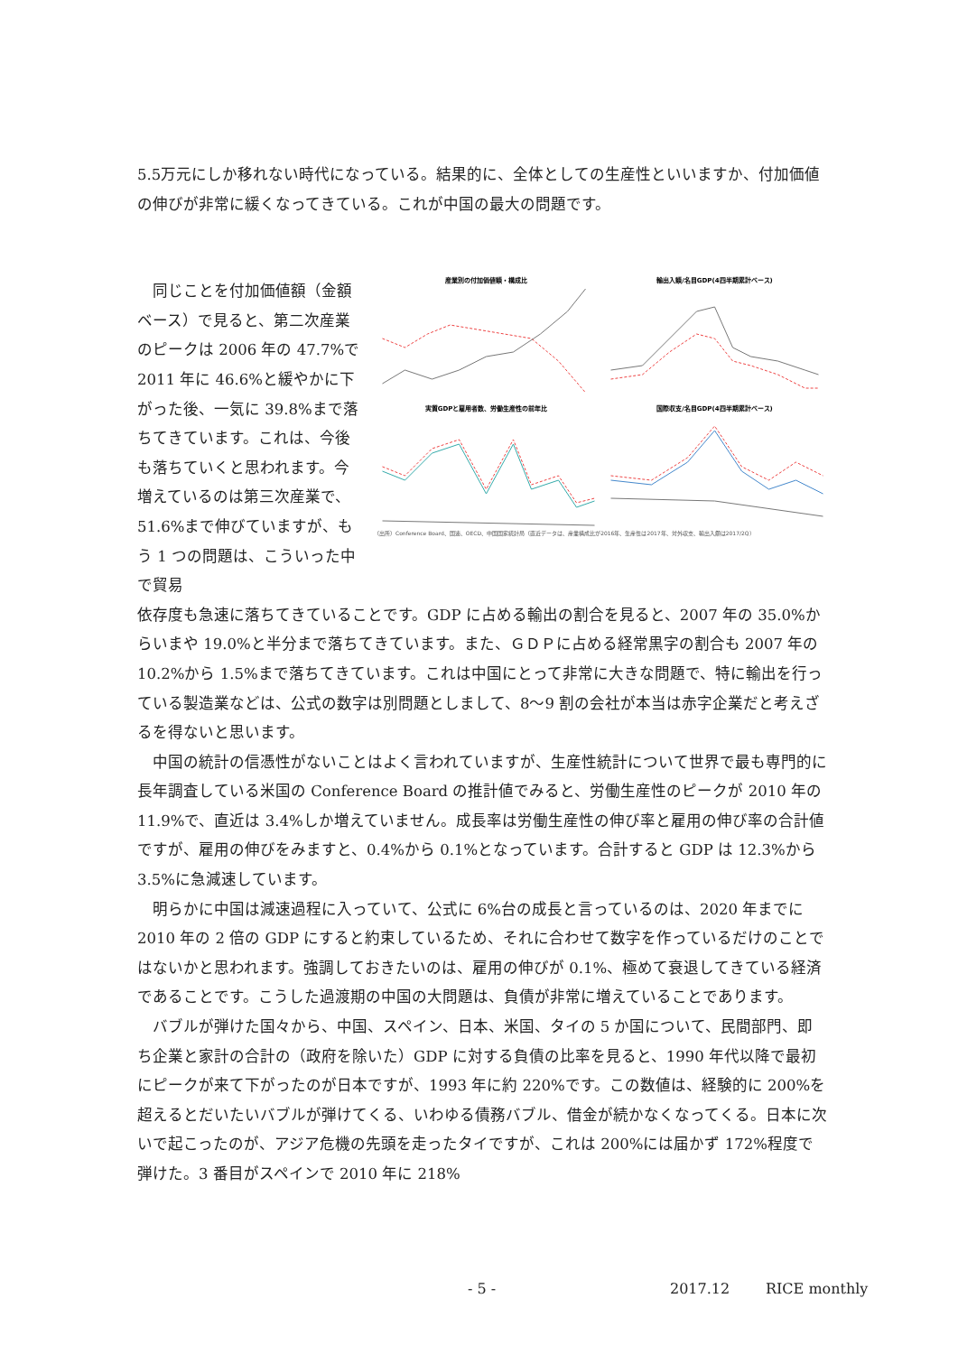5.5万元にしか移れない時代になっている。結果的に、全体としての生産性といいますか、付加価値の伸びが非常に緩くなってきている。これが中国の最大の問題です。
同じことを付加価値額（金額ベース）で見ると、第二次産業のピークは 2006 年の 47.7%で 2011 年に 46.6%と緩やかに下がった後、一気に 39.8%まで落ちてきています。これは、今後も落ちていくと思われます。今増えているのは第三次産業で、51.6%まで伸びていますが、もう 1 つの問題は、こういった中で貿易
産業別の付加価値額・構成比
輸出入額/名目GDP(4四半期累計ベース)
実質GDPと雇用者数、労働生産性の前年比
国際収支/名目GDP(4四半期累計ベース)
（出所）Conference Board、国連、OECD、中国国家統計局（直近データは、産業構成比が2016年、生産性は2017年、対外収支、輸出入額は2017/2Q）
依存度も急速に落ちてきていることです。GDP に占める輸出の割合を見ると、2007 年の 35.0%からいまや 19.0%と半分まで落ちてきています。また、ＧＤＰに占める経常黒字の割合も 2007 年の 10.2%から 1.5%まで落ちてきています。これは中国にとって非常に大きな問題で、特に輸出を行っている製造業などは、公式の数字は別問題としまして、8～9 割の会社が本当は赤字企業だと考えざるを得ないと思います。
中国の統計の信憑性がないことはよく言われていますが、生産性統計について世界で最も専門的に長年調査している米国の Conference Board の推計値でみると、労働生産性のピークが 2010 年の 11.9%で、直近は 3.4%しか増えていません。成長率は労働生産性の伸び率と雇用の伸び率の合計値ですが、雇用の伸びをみますと、0.4%から 0.1%となっています。合計すると GDP は 12.3%から 3.5%に急減速しています。
明らかに中国は減速過程に入っていて、公式に 6%台の成長と言っているのは、2020 年までに 2010 年の 2 倍の GDP にすると約束しているため、それに合わせて数字を作っているだけのことではないかと思われます。強調しておきたいのは、雇用の伸びが 0.1%、極めて衰退してきている経済であることです。こうした過渡期の中国の大問題は、負債が非常に増えていることであります。
バブルが弾けた国々から、中国、スペイン、日本、米国、タイの 5 か国について、民間部門、即ち企業と家計の合計の（政府を除いた）GDP に対する負債の比率を見ると、1990 年代以降で最初にピークが来て下がったのが日本ですが、1993 年に約 220%です。この数値は、経験的に 200%を超えるとだいたいバブルが弾けてくる、いわゆる債務バブル、借金が続かなくなってくる。日本に次いで起こったのが、アジア危機の先頭を走ったタイですが、これは 200%には届かず 172%程度で弾けた。3 番目がスペインで 2010 年に 218%
- 5 - 2017.12 RICE monthly